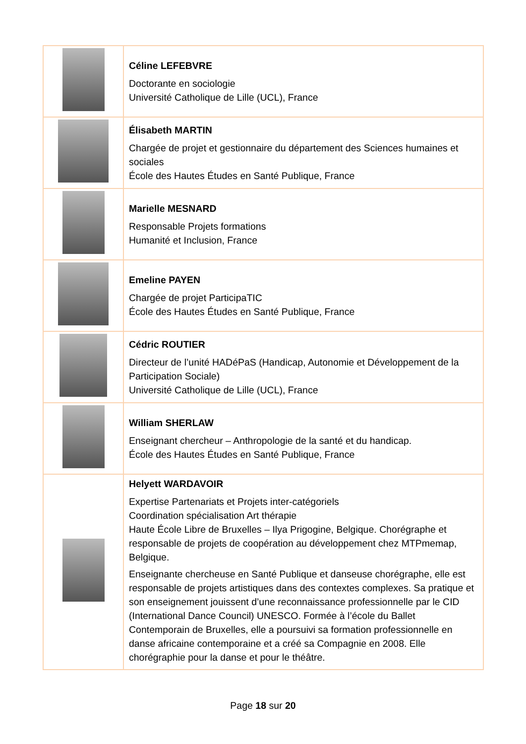| | Céline LEFEBVRE Doctorante en sociologie Université Catholique de Lille (UCL), France |
| | Élisabeth MARTIN Chargée de projet et gestionnaire du département des Sciences humaines et sociales École des Hautes Études en Santé Publique, France |
| | Marielle MESNARD Responsable Projets formations Humanité et Inclusion, France |
| | Emeline PAYEN Chargée de projet ParticipaTIC École des Hautes Études en Santé Publique, France |
| | Cédric ROUTIER Directeur de l’unité HADéPaS (Handicap, Autonomie et Développement de la Participation Sociale) Université Catholique de Lille (UCL), France |
| | William SHERLAW Enseignant chercheur – Anthropologie de la santé et du handicap. École des Hautes Études en Santé Publique, France |
| | Helyett WARDAVOIR Expertise Partenariats et Projets inter-catégoriels Coordination spécialisation Art thérapie Haute École Libre de Bruxelles – Ilya Prigogine, Belgique. Chorégraphe et responsable de projets de coopération au développement chez MTPmemap, Belgique. Enseignante chercheuse en Santé Publique et danseuse chorégraphe, elle est responsable de projets artistiques dans des contextes complexes. Sa pratique et son enseignement jouissent d’une reconnaissance professionnelle par le CID (International Dance Council) UNESCO. Formée à l’école du Ballet Contemporain de Bruxelles, elle a poursuivi sa formation professionnelle en danse africaine contemporaine et a créé sa Compagnie en 2008. Elle chorégraphie pour la danse et pour le théâtre. |
Page 18 sur 20